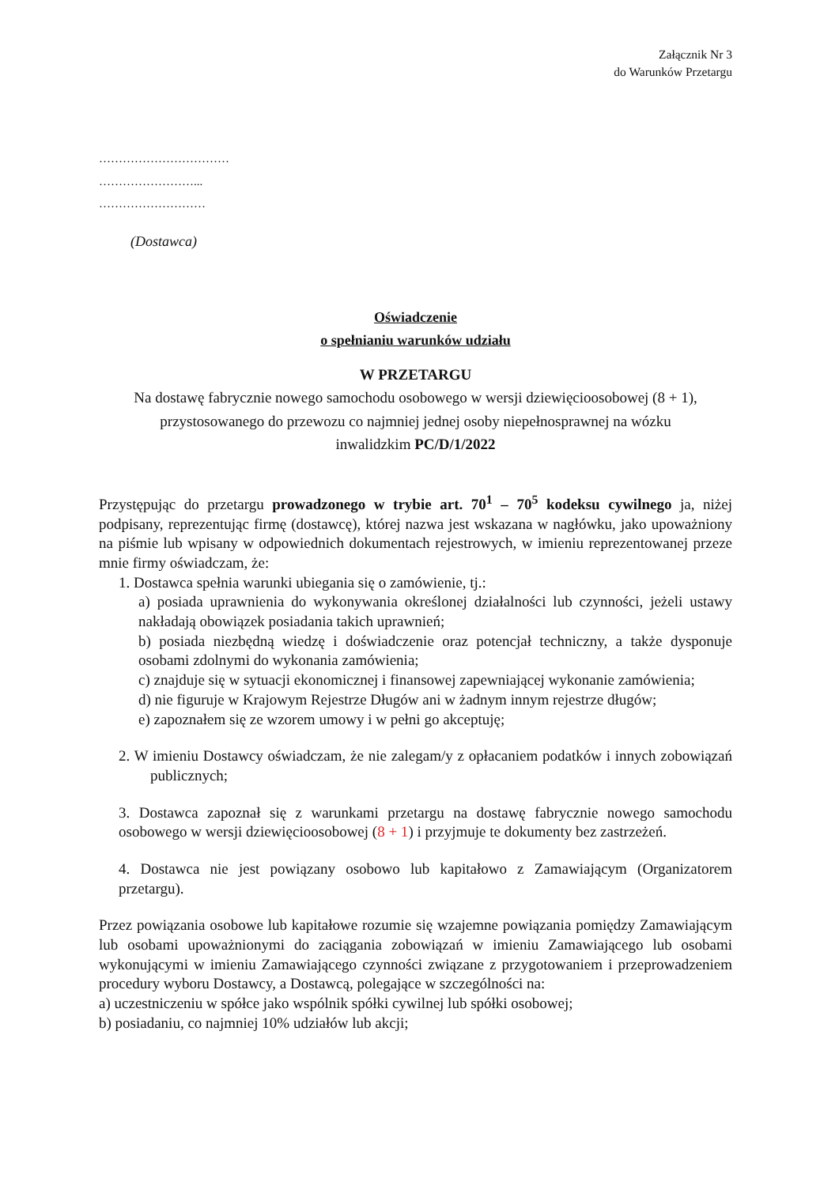Załącznik Nr 3
do Warunków Przetargu
……………………………
……………………...
………………………
(Dostawca)
Oświadczenie
o spełnianiu warunków udziału
W PRZETARGU
Na dostawę fabrycznie nowego samochodu osobowego w wersji dziewięcioosobowej (8 + 1),
przystosowanego do przewozu co najmniej jednej osoby niepełnosprawnej na wózku
inwalidzkim PC/D/1/2022
Przystępując do przetargu prowadzonego w trybie art. 70<sup>1</sup> – 70<sup>5</sup> kodeksu cywilnego ja, niżej podpisany, reprezentując firmę (dostawcę), której nazwa jest wskazana w nagłówku, jako upoważniony na piśmie lub wpisany w odpowiednich dokumentach rejestrowych, w imieniu reprezentowanej przeze mnie firmy oświadczam, że:
1. Dostawca spełnia warunki ubiegania się o zamówienie, tj.:
a) posiada uprawnienia do wykonywania określonej działalności lub czynności, jeżeli ustawy nakładają obowiązek posiadania takich uprawnień;
b) posiada niezbędną wiedzę i doświadczenie oraz potencjał techniczny, a także dysponuje osobami zdolnymi do wykonania zamówienia;
c) znajduje się w sytuacji ekonomicznej i finansowej zapewniającej wykonanie zamówienia;
d) nie figuruje w Krajowym Rejestrze Długów ani w żadnym innym rejestrze długów;
e) zapoznałem się ze wzorem umowy i w pełni go akceptuję;
2. W imieniu Dostawcy oświadczam, że nie zalegam/y z opłacaniem podatków i innych zobowiązań publicznych;
3. Dostawca zapoznał się z warunkami przetargu na dostawę fabrycznie nowego samochodu osobowego w wersji dziewięcioosobowej (8 + 1) i przyjmuje te dokumenty bez zastrzeżeń.
4. Dostawca nie jest powiązany osobowo lub kapitałowo z Zamawiającym (Organizatorem przetargu).
Przez powiązania osobowe lub kapitałowe rozumie się wzajemne powiązania pomiędzy Zamawiającym lub osobami upoważnionymi do zaciągania zobowiązań w imieniu Zamawiającego lub osobami wykonującymi w imieniu Zamawiającego czynności związane z przygotowaniem i przeprowadzeniem procedury wyboru Dostawcy, a Dostawcą, polegające w szczególności na:
a) uczestniczeniu w spółce jako wspólnik spółki cywilnej lub spółki osobowej;
b) posiadaniu, co najmniej 10% udziałów lub akcji;